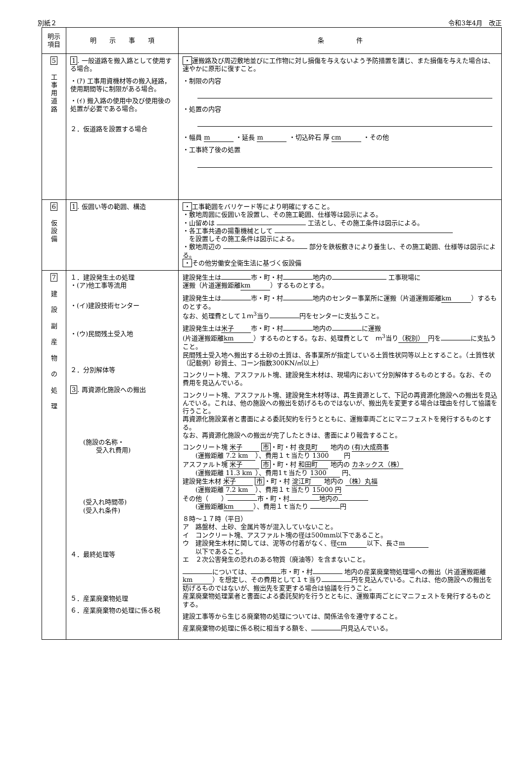別紙２ 令和3年4月　改正
| 明示 項目 | 明 示 事 項 | 条 件 |
| --- | --- | --- |
| 5 工 事 用 道 路 | 1 . 一般道路を搬入路として使用する場合。 ・(ｱ) 工事用資機材等の搬入経路，使用期間等に制限がある場合。 ・(ｲ) 搬入路の使用中及び使用後の処置が必要である場合。 ２．仮道路を設置する場合 | ・ 運搬路及び周辺敷地並びに工作物に対し損傷を与えないよう予防措置を講じ、また損傷を与えた場合は、速やかに原形に復すこと。 ・制限の内容 ・処置の内容 ・幅員 m ・延長 m ・切込砕石 厚 cm ・その他 ・工事終了後の処置 |
| 6 仮 設 備 | 1 . 仮囲い等の範囲、構造 | ・ 工事範囲をバリケード等により明確にすること。 ・敷地周囲に仮囲いを設置し、その施工範囲、仕様等は図示による。 ・山留めは 工法とし、その施工条件は図示による。 ・各工事共通の揚重機械として を設置しその施工条件は図示による。 ・敷地周辺の 部分を鉄板敷きにより養生し、その施工範囲、仕様等は図示による。 ・ その他労働安全衛生法に基づく仮設備 |
| 7 建 設 副 産 物 の 処 理 | １．建設発生土の処理 ・(ア)他工事等流用 ・(イ)建設技術センター ・(ウ)民間残土受入地 ２．分別解体等 3 . 再資源化施設への搬出 (施設の名称・ 受入れ費用) (受入れ時間帯) (受入れ条件) ４．最終処理等 ５．産業廃棄物処理 ６．産業廃棄物の処理に係る税 | 建設発生土は 市・町・村 地内の 工事現場に 運搬（片道運搬距離 km ）するものとする。 建設発生土は 市・町・村 地内のセンター事業所に運搬（片道運搬距離 km ）するものとする。 なお、処理費として１ｍ<sup>3</sup>当り 円をセンターに支払うこと。 建設発生土は 米子 市・町・村 地内の に運搬 (片道運搬距離 km ）するものとする。なお、処理費として ｍ<sup>3</sup>当り （税別） 円を に支払うこと。 民間残土受入地へ搬出する土砂の土質は、各事業所が指定している土質性状同等以上とすること。（土質性状（記載例）砂質土、コーン指数300KN/㎡以上） コンクリート塊、アスファルト塊、建設発生木材は、現場内において分別解体するものとする。なお、その費用を見込んでいる。 コンクリート塊、アスファルト塊、建設発生木材等は、再生資源として、下記の再資源化施設への搬出を見込んでいる。これは、他の施設への搬出を妨げるものではないが、搬出先を変更する場合は理由を付して協議を行うこと。 再資源化施設業者と書面による委託契約を行うとともに、運搬車両ごとにマニフェストを発行するものとする。 なお、再資源化施設への搬出が完了したときは、書面により報告すること。 コンクリート塊 米子 市 ・町・村 夜見町 地内の (有)大成商事 (運搬距離 7.2 km ）、費用１ｔ当たり 1300 円 アスファルト塊 米子 市 ・町・村 和田町 地内の カネックス（株） (運搬距離 11.3 km ）、費用1ｔ当たり 1300 円、 建設発生木材 米子 市 ・町・村 淀江町 地内の （株）丸福 (運搬距離 7.2 km ）、費用１ｔ当たり 15000 円 その他（ ） 市・町・村 地内の (運搬距離 km ）、費用１ｔ当たり 円 ８時～１７時（平日） ア 路盤材、土砂、金属片等が混入していないこと。 イ コンクリート塊、アスファルト塊の径は500mm以下であること。 ウ 建設発生木材に関しては、泥等の付着がなく、径 cm 以下、長さ m 以下であること。 エ ２次公害発生の恐れのある物質（廃油等）を含まないこと。 については、 市・町・村 地内の産業廃棄物処理場への搬出（片道運搬距離 km ）を想定し、その費用として１ｔ当り 円を見込んでいる。これは、他の施設への搬出を妨げるものではないが、搬出先を変更する場合は協議を行うこと。 産業廃棄物処理業者と書面による委託契約を行うとともに、運搬車両ごとにマニフェストを発行するものとする。 建設工事等から生じる廃棄物の処理については、関係法令を遵守すること。 産業廃棄物の処理に係る税に相当する額を、 円見込んでいる。 |